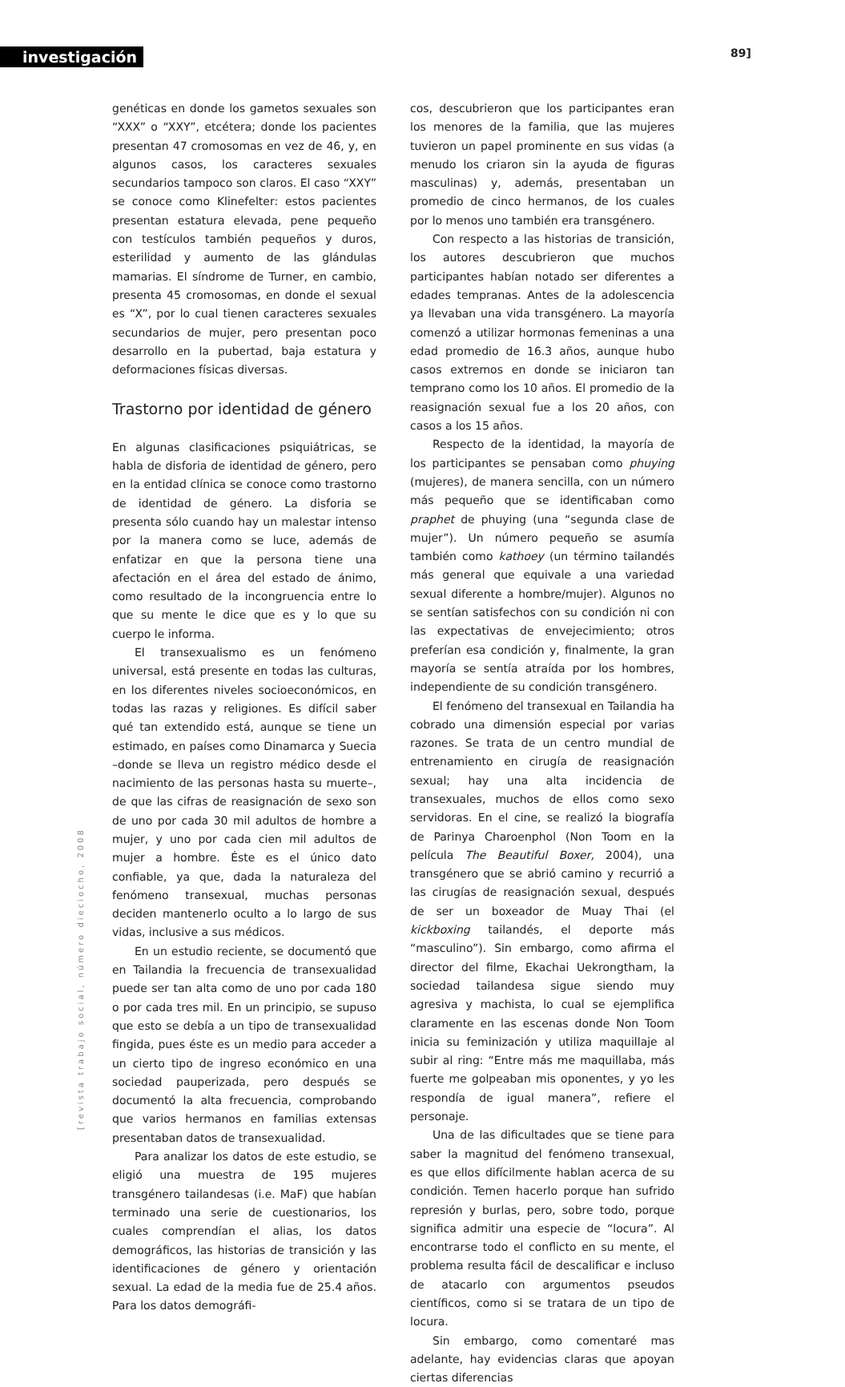investigación 89]
[revista trabajo social, número dieciocho, 2008
genéticas en donde los gametos sexuales son “XXX” o “XXY”, etcétera; donde los pacientes presentan 47 cromosomas en vez de 46, y, en algunos casos, los caracteres sexuales secundarios tampoco son claros. El caso “XXY” se conoce como Klinefelter: estos pacientes presentan estatura elevada, pene pequeño con testículos también pequeños y duros, esterilidad y aumento de las glándulas mamarias. El síndrome de Turner, en cambio, presenta 45 cromosomas, en donde el sexual es “X”, por lo cual tienen caracteres sexuales secundarios de mujer, pero presentan poco desarrollo en la pubertad, baja estatura y deformaciones físicas diversas.
Trastorno por identidad de género
En algunas clasificaciones psiquiátricas, se habla de disforia de identidad de género, pero en la entidad clínica se conoce como trastorno de identidad de género. La disforia se presenta sólo cuando hay un malestar intenso por la manera como se luce, además de enfatizar en que la persona tiene una afectación en el área del estado de ánimo, como resultado de la incongruencia entre lo que su mente le dice que es y lo que su cuerpo le informa.
El transexualismo es un fenómeno universal, está presente en todas las culturas, en los diferentes niveles socioeconómicos, en todas las razas y religiones. Es difícil saber qué tan extendido está, aunque se tiene un estimado, en países como Dinamarca y Suecia –donde se lleva un registro médico desde el nacimiento de las personas hasta su muerte–, de que las cifras de reasignación de sexo son de uno por cada 30 mil adultos de hombre a mujer, y uno por cada cien mil adultos de mujer a hombre. Éste es el único dato confiable, ya que, dada la naturaleza del fenómeno transexual, muchas personas deciden mantenerlo oculto a lo largo de sus vidas, inclusive a sus médicos.
En un estudio reciente, se documentó que en Tailandia la frecuencia de transexualidad puede ser tan alta como de uno por cada 180 o por cada tres mil. En un principio, se supuso que esto se debía a un tipo de transexualidad fingida, pues éste es un medio para acceder a un cierto tipo de ingreso económico en una sociedad pauperizada, pero después se documentó la alta frecuencia, comprobando que varios hermanos en familias extensas presentaban datos de transexualidad.
Para analizar los datos de este estudio, se eligió una muestra de 195 mujeres transgénero tailandesas (i.e. MaF) que habían terminado una serie de cuestionarios, los cuales comprendían el alias, los datos demográficos, las historias de transición y las identificaciones de género y orientación sexual. La edad de la media fue de 25.4 años. Para los datos demográfi-
cos, descubrieron que los participantes eran los menores de la familia, que las mujeres tuvieron un papel prominente en sus vidas (a menudo los criaron sin la ayuda de figuras masculinas) y, además, presentaban un promedio de cinco hermanos, de los cuales por lo menos uno también era transgénero.
Con respecto a las historias de transición, los autores descubrieron que muchos participantes habían notado ser diferentes a edades tempranas. Antes de la adolescencia ya llevaban una vida transgénero. La mayoría comenzó a utilizar hormonas femeninas a una edad promedio de 16.3 años, aunque hubo casos extremos en donde se iniciaron tan temprano como los 10 años. El promedio de la reasignación sexual fue a los 20 años, con casos a los 15 años.
Respecto de la identidad, la mayoría de los participantes se pensaban como phuying (mujeres), de manera sencilla, con un número más pequeño que se identificaban como praphet de phuying (una “segunda clase de mujer”). Un número pequeño se asumía también como kathoey (un término tailandés más general que equivale a una variedad sexual diferente a hombre/mujer). Algunos no se sentían satisfechos con su condición ni con las expectativas de envejecimiento; otros preferían esa condición y, finalmente, la gran mayoría se sentía atraída por los hombres, independiente de su condición transgénero.
El fenómeno del transexual en Tailandia ha cobrado una dimensión especial por varias razones. Se trata de un centro mundial de entrenamiento en cirugía de reasignación sexual; hay una alta incidencia de transexuales, muchos de ellos como sexo servidoras. En el cine, se realizó la biografía de Parinya Charoenphol (Non Toom en la película The Beautiful Boxer, 2004), una transgénero que se abrió camino y recurrió a las cirugías de reasignación sexual, después de ser un boxeador de Muay Thai (el kickboxing tailandés, el deporte más “masculino”). Sin embargo, como afirma el director del filme, Ekachai Uekrongtham, la sociedad tailandesa sigue siendo muy agresiva y machista, lo cual se ejemplifica claramente en las escenas donde Non Toom inicia su feminización y utiliza maquillaje al subir al ring: “Entre más me maquillaba, más fuerte me golpeaban mis oponentes, y yo les respondía de igual manera”, refiere el personaje.
Una de las dificultades que se tiene para saber la magnitud del fenómeno transexual, es que ellos difícilmente hablan acerca de su condición. Temen hacerlo porque han sufrido represión y burlas, pero, sobre todo, porque significa admitir una especie de “locura”. Al encontrarse todo el conflicto en su mente, el problema resulta fácil de descalificar e incluso de atacarlo con argumentos pseudos científicos, como si se tratara de un tipo de locura.
Sin embargo, como comentaré mas adelante, hay evidencias claras que apoyan ciertas diferencias